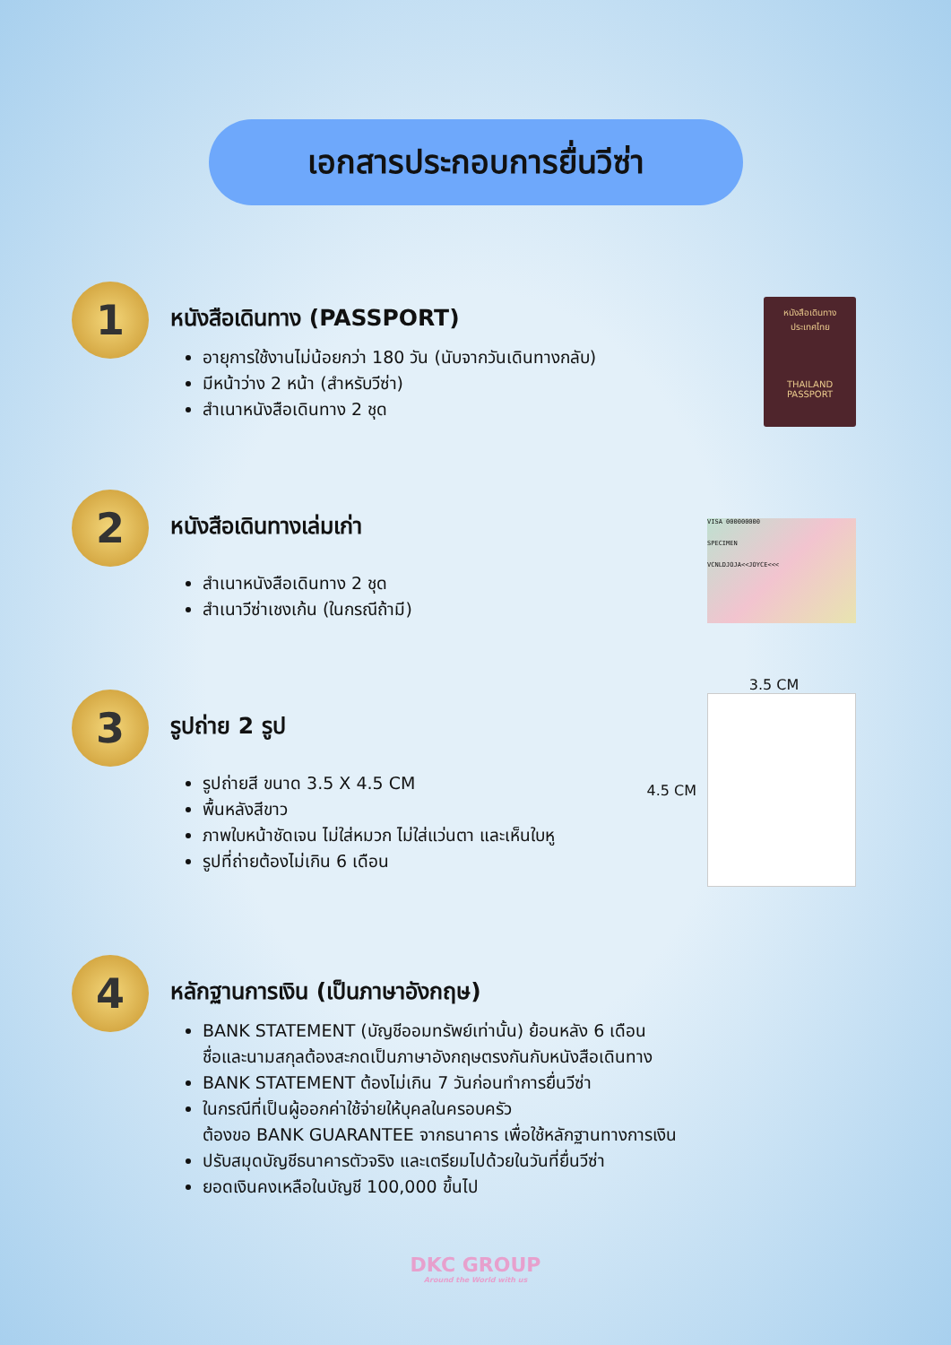เอกสารประกอบการยื่นวีซ่า
1
หนังสือเดินทาง (PASSPORT)
อายุการใช้งานไม่น้อยกว่า 180 วัน (นับจากวันเดินทางกลับ)
มีหน้าว่าง 2 หน้า (สำหรับวีซ่า)
สำเนาหนังสือเดินทาง 2 ชุด
หนังสือเดินทาง
ประเทศไทย
THAILAND
PASSPORT
2
หนังสือเดินทางเล่มเก่า
สำเนาหนังสือเดินทาง 2 ชุด
สำเนาวีซ่าเชงเก้น (ในกรณีถ้ามี)
VISA 000000000
SPECIMEN
VCNLDJOJA<<JOYCE<<<
3
รูปถ่าย 2 รูป
รูปถ่ายสี ขนาด 3.5 X 4.5 CM
พื้นหลังสีขาว
ภาพใบหน้าชัดเจน ไม่ใส่หมวก ไม่ใส่แว่นตา และเห็นใบหู
รูปที่ถ่ายต้องไม่เกิน 6 เดือน
3.5 CM
4.5 CM
4
หลักฐานการเงิน (เป็นภาษาอังกฤษ)
BANK STATEMENT (บัญชีออมทรัพย์เท่านั้น) ย้อนหลัง 6 เดือน
ชื่อและนามสกุลต้องสะกดเป็นภาษาอังกฤษตรงกันกับหนังสือเดินทาง
BANK STATEMENT ต้องไม่เกิน 7 วันก่อนทำการยื่นวีซ่า
ในกรณีที่เป็นผู้ออกค่าใช้จ่ายให้บุคลในครอบครัว
ต้องขอ BANK GUARANTEE จากธนาคาร เพื่อใช้หลักฐานทางการเงิน
ปรับสมุดบัญชีธนาคารตัวจริง และเตรียมไปด้วยในวันที่ยื่นวีซ่า
ยอดเงินคงเหลือในบัญชี 100,000 ขึ้นไป
DKC GROUP
Around the World with us